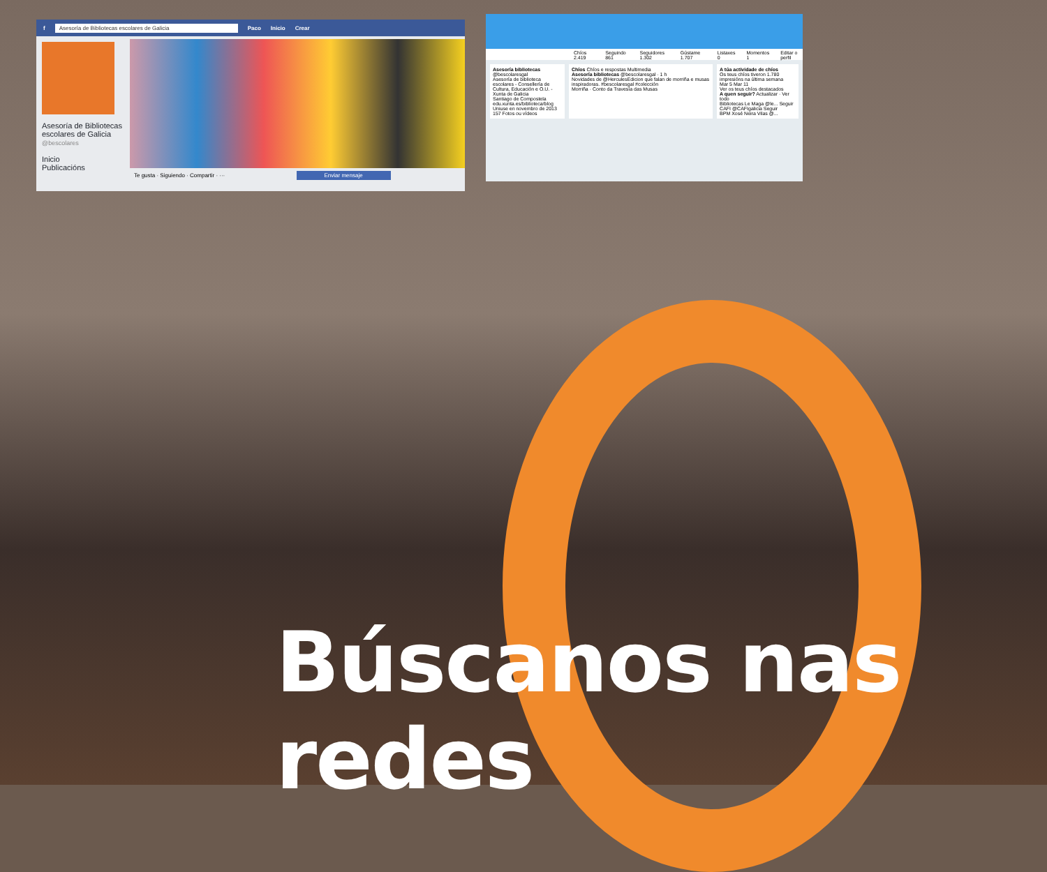f Asesoría de Bibliotecas escolares de Galicia Paco Inicio Crear
Asesoría de Bibliotecas escolares de Galicia
@bescolares
Inicio
Publicacións
Te gusta · Siguiendo · Compartir · ··· Enviar mensaje
Chíos 2.419 Seguindo 861 Seguidores 1.302 Gústame 1.707 Listaxes 0 Momentos 1 Editar o perfil
Asesoría bibliotecas
@bescolaresgal
Asesoría de biblioteca escolares - Consellería de Cultura, Educación e O.U. - Xunta de Galicia
Santiago de Compostela
edu.xunta.es/biblioteca/blog
Uniuse en novembro de 2013
157 Fotos ou vídeos
Chíos Chíos e respostas Multimedia
Asesoría bibliotecas @bescolaresgal · 1 h
Novidades de @HerculesEdicion que falan de morriña e musas inspiradoras. #bescolaresgal #colección
Morriña · Conto da Travesía das Musas
A túa actividade de chíos
Os teus chíos tiveron 1.780 impresións na última semana
Mar 5 Mar 11
Ver os teus chíos destacados
A quen seguir? Actualizar · Ver todo
Bibliotecas Le Maga @le... Seguir
CAFI @CAFIgalicia Seguir
BPM Xosé Neira Vilas @...
Búscanos nas redes